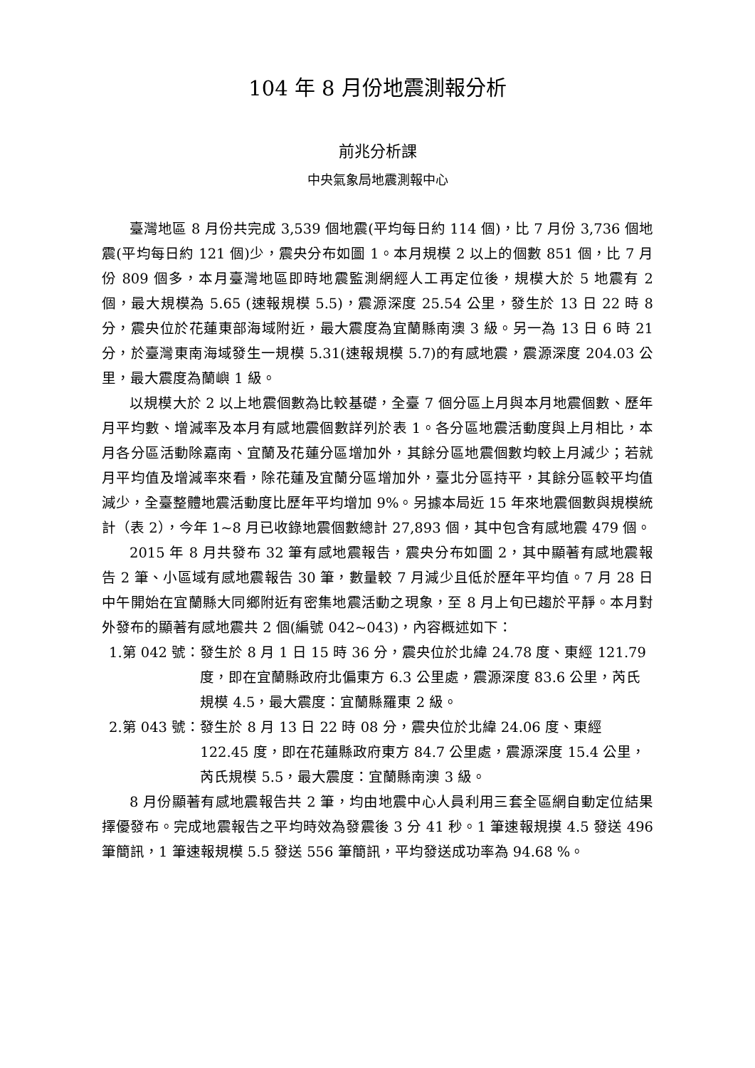104 年 8 月份地震測報分析
前兆分析課
中央氣象局地震測報中心
臺灣地區 8 月份共完成 3,539 個地震(平均每日約 114 個)，比 7 月份 3,736 個地震(平均每日約 121 個)少，震央分布如圖 1。本月規模 2 以上的個數 851 個，比 7 月份 809 個多，本月臺灣地區即時地震監測網經人工再定位後，規模大於 5 地震有 2 個，最大規模為 5.65 (速報規模 5.5)，震源深度 25.54 公里，發生於 13 日 22 時 8 分，震央位於花蓮東部海域附近，最大震度為宜蘭縣南澳 3 級。另一為 13 日 6 時 21 分，於臺灣東南海域發生一規模 5.31(速報規模 5.7)的有感地震，震源深度 204.03 公里，最大震度為蘭嶼 1 級。
以規模大於 2 以上地震個數為比較基礎，全臺 7 個分區上月與本月地震個數、歷年月平均數、增減率及本月有感地震個數詳列於表 1。各分區地震活動度與上月相比，本月各分區活動除嘉南、宜蘭及花蓮分區增加外，其餘分區地震個數均較上月減少；若就月平均值及增減率來看，除花蓮及宜蘭分區增加外，臺北分區持平，其餘分區較平均值減少，全臺整體地震活動度比歷年平均增加 9%。另據本局近 15 年來地震個數與規模統計（表 2），今年 1~8 月已收錄地震個數總計 27,893 個，其中包含有感地震 479 個。
2015 年 8 月共發布 32 筆有感地震報告，震央分布如圖 2，其中顯著有感地震報告 2 筆、小區域有感地震報告 30 筆，數量較 7 月減少且低於歷年平均值。7 月 28 日中午開始在宜蘭縣大同鄉附近有密集地震活動之現象，至 8 月上旬已趨於平靜。本月對外發布的顯著有感地震共 2 個(編號 042~043)，內容概述如下：
1.第 042 號： 發生於 8 月 1 日 15 時 36 分，震央位於北緯 24.78 度、東經 121.79 度，即在宜蘭縣政府北偏東方 6.3 公里處，震源深度 83.6 公里，芮氏規模 4.5，最大震度：宜蘭縣羅東 2 級。
2.第 043 號： 發生於 8 月 13 日 22 時 08 分，震央位於北緯 24.06 度、東經 122.45 度，即在花蓮縣政府東方 84.7 公里處，震源深度 15.4 公里，芮氏規模 5.5，最大震度：宜蘭縣南澳 3 級。
8 月份顯著有感地震報告共 2 筆，均由地震中心人員利用三套全區網自動定位結果擇優發布。完成地震報告之平均時效為發震後 3 分 41 秒。1 筆速報規摸 4.5 發送 496 筆簡訊，1 筆速報規模 5.5 發送 556 筆簡訊，平均發送成功率為 94.68 %。